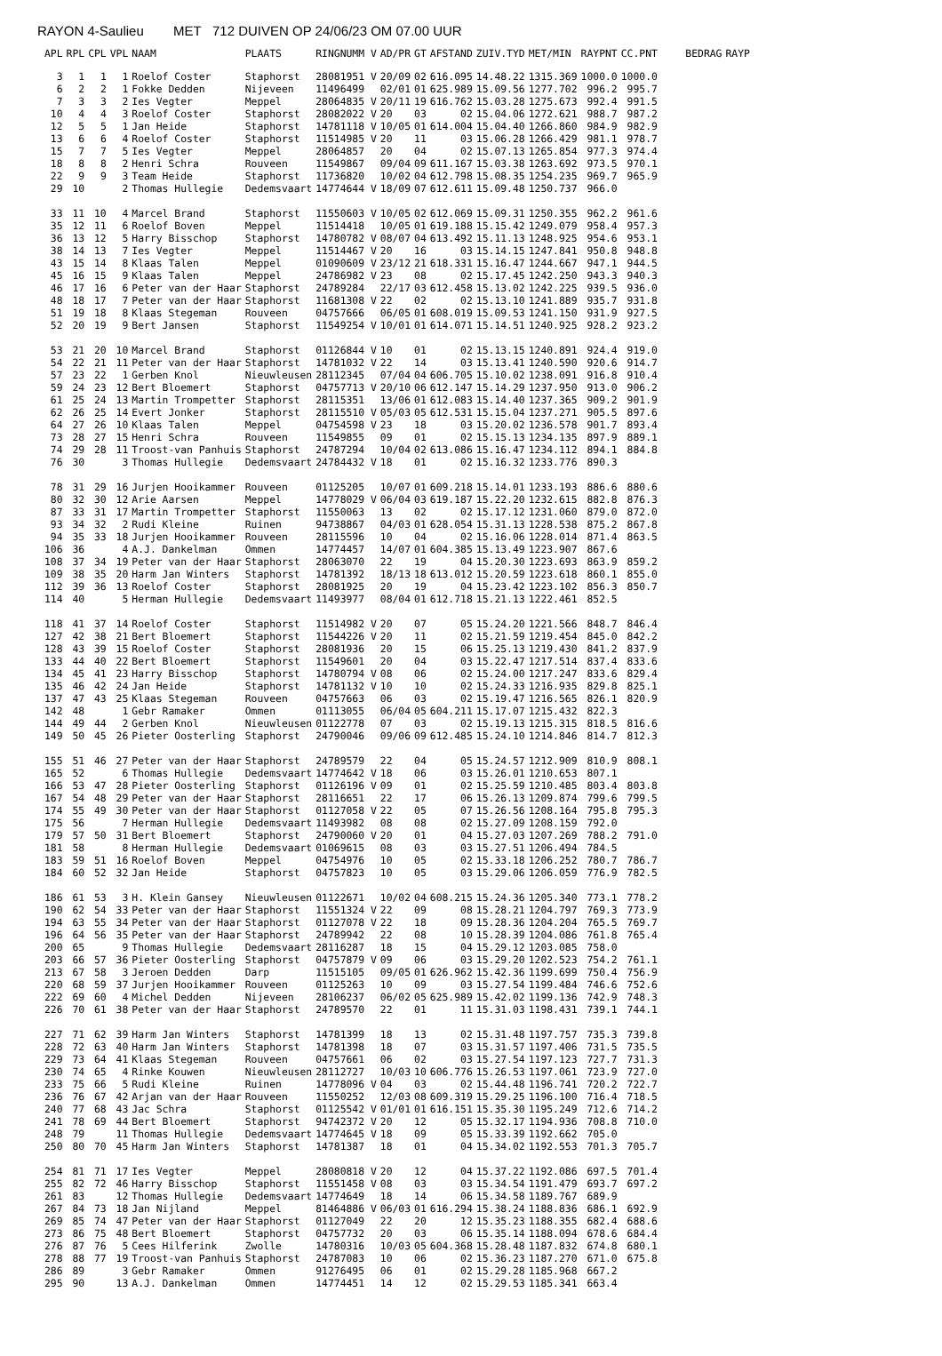RAYON 4-Saulieu MET 712 DUIVEN OP 24/06/23 OM 07.00 UUR
| APL | RPL | CPL | VPL | NAAM | PLAATS | RINGNUMM V | AD/PR | GT | AFSTAND | ZUIV.TYD | MET/MIN | RAYPNT | CC.PNT | BEDRAG | RAYP |
| --- | --- | --- | --- | --- | --- | --- | --- | --- | --- | --- | --- | --- | --- | --- | --- |
| 3 | 1 | 1 | 1 | Roelof Coster | Staphorst | 28081951 V | 20/09 | 02 | 616.095 | 14.48.22 | 1315.369 | 1000.0 | 1000.0 | | |
| 6 | 2 | 2 | 1 | Fokke Dedden | Nijeveen | 11496499 | 02/01 | 01 | 625.989 | 15.09.56 | 1277.702 | 996.2 | 995.7 | | |
| 7 | 3 | 3 | 2 | Ies Vegter | Meppel | 28064835 V | 20/11 | 19 | 616.762 | 15.03.28 | 1275.673 | 992.4 | 991.5 | | |
| 10 | 4 | 4 | 3 | Roelof Coster | Staphorst | 28082022 V | 20 | 03 | 02 | 15.04.06 | 1272.621 | 988.7 | 987.2 | | |
| 12 | 5 | 5 | 1 | Jan Heide | Staphorst | 14781118 V | 10/05 | 01 | 614.004 | 15.04.40 | 1266.860 | 984.9 | 982.9 | | |
| 13 | 6 | 6 | 4 | Roelof Coster | Staphorst | 11514985 V | 20 | 11 | 03 | 15.06.28 | 1266.429 | 981.1 | 978.7 | | |
| 15 | 7 | 7 | 5 | Ies Vegter | Meppel | 28064857 | 20 | 04 | 02 | 15.07.13 | 1265.854 | 977.3 | 974.4 | | |
| 18 | 8 | 8 | 2 | Henri Schra | Rouveen | 11549867 | 09/04 | 09 | 611.167 | 15.03.38 | 1263.692 | 973.5 | 970.1 | | |
| 22 | 9 | 9 | 3 | Team Heide | Staphorst | 11736820 | 10/02 | 04 | 612.798 | 15.08.35 | 1254.235 | 969.7 | 965.9 | | |
| 29 | 10 | | 2 | Thomas Hullegie | Dedemsvaart | 14774644 V | 18/09 | 07 | 612.611 | 15.09.48 | 1250.737 | 966.0 | | | |
| 33 | 11 | 10 | 4 | Marcel Brand | Staphorst | 11550603 V | 10/05 | 02 | 612.069 | 15.09.31 | 1250.355 | 962.2 | 961.6 | | |
| 35 | 12 | 11 | 6 | Roelof Boven | Meppel | 11514418 | 10/05 | 01 | 619.188 | 15.15.42 | 1249.079 | 958.4 | 957.3 | | |
| 36 | 13 | 12 | 5 | Harry Bisschop | Staphorst | 14780782 V | 08/07 | 04 | 613.492 | 15.11.13 | 1248.925 | 954.6 | 953.1 | | |
| 38 | 14 | 13 | 7 | Ies Vegter | Meppel | 11514467 V | 20 | 16 | 03 | 15.14.15 | 1247.841 | 950.8 | 948.8 | | |
| 43 | 15 | 14 | 8 | Klaas Talen | Meppel | 01090609 V | 23/12 | 21 | 618.331 | 15.16.47 | 1244.667 | 947.1 | 944.5 | | |
| 45 | 16 | 15 | 9 | Klaas Talen | Meppel | 24786982 V | 23 | 08 | 02 | 15.17.45 | 1242.250 | 943.3 | 940.3 | | |
| 46 | 17 | 16 | 6 | Peter van der Haar | Staphorst | 24789284 | 22/17 | 03 | 612.458 | 15.13.02 | 1242.225 | 939.5 | 936.0 | | |
| 48 | 18 | 17 | 7 | Peter van der Haar | Staphorst | 11681308 V | 22 | 02 | 02 | 15.13.10 | 1241.889 | 935.7 | 931.8 | | |
| 51 | 19 | 18 | 8 | Klaas Stegeman | Rouveen | 04757666 | 06/05 | 01 | 608.019 | 15.09.53 | 1241.150 | 931.9 | 927.5 | | |
| 52 | 20 | 19 | 9 | Bert Jansen | Staphorst | 11549254 V | 10/01 | 01 | 614.071 | 15.14.51 | 1240.925 | 928.2 | 923.2 | | |
| 53 | 21 | 20 | 10 | Marcel Brand | Staphorst | 01126844 V | 10 | 01 | 02 | 15.13.15 | 1240.891 | 924.4 | 919.0 | | |
| 54 | 22 | 21 | 11 | Peter van der Haar | Staphorst | 14781032 V | 22 | 14 | 03 | 15.13.41 | 1240.590 | 920.6 | 914.7 | | |
| 57 | 23 | 22 | 1 | Gerben Knol | Nieuwleusen | 28112345 | 07/04 | 04 | 606.705 | 15.10.02 | 1238.091 | 916.8 | 910.4 | | |
| 59 | 24 | 23 | 12 | Bert Bloemert | Staphorst | 04757713 V | 20/10 | 06 | 612.147 | 15.14.29 | 1237.950 | 913.0 | 906.2 | | |
| 61 | 25 | 24 | 13 | Martin Trompetter | Staphorst | 28115351 | 13/06 | 01 | 612.083 | 15.14.40 | 1237.365 | 909.2 | 901.9 | | |
| 62 | 26 | 25 | 14 | Evert Jonker | Staphorst | 28115510 V | 05/03 | 05 | 612.531 | 15.15.04 | 1237.271 | 905.5 | 897.6 | | |
| 64 | 27 | 26 | 10 | Klaas Talen | Meppel | 04754598 V | 23 | 18 | 03 | 15.20.02 | 1236.578 | 901.7 | 893.4 | | |
| 73 | 28 | 27 | 15 | Henri Schra | Rouveen | 11549855 | 09 | 01 | 02 | 15.15.13 | 1234.135 | 897.9 | 889.1 | | |
| 74 | 29 | 28 | 11 | Troost-van Panhuis | Staphorst | 24787294 | 10/04 | 02 | 613.086 | 15.16.47 | 1234.112 | 894.1 | 884.8 | | |
| 76 | 30 | | 3 | Thomas Hullegie | Dedemsvaart | 24784432 V | 18 | 01 | 02 | 15.16.32 | 1233.776 | 890.3 | | | |
| 78 | 31 | 29 | 16 | Jurjen Hooikammer | Rouveen | 01125205 | 10/07 | 01 | 609.218 | 15.14.01 | 1233.193 | 886.6 | 880.6 | | |
| 80 | 32 | 30 | 12 | Arie Aarsen | Meppel | 14778029 V | 06/04 | 03 | 619.187 | 15.22.20 | 1232.615 | 882.8 | 876.3 | | |
| 87 | 33 | 31 | 17 | Martin Trompetter | Staphorst | 11550063 | 13 | 02 | 02 | 15.17.12 | 1231.060 | 879.0 | 872.0 | | |
| 93 | 34 | 32 | 2 | Rudi Kleine | Ruinen | 94738867 | 04/03 | 01 | 628.054 | 15.31.13 | 1228.538 | 875.2 | 867.8 | | |
| 94 | 35 | 33 | 18 | Jurjen Hooikammer | Rouveen | 28115596 | 10 | 04 | 02 | 15.16.06 | 1228.014 | 871.4 | 863.5 | | |
| 106 | 36 | | 4 | A.J. Dankelman | Ommen | 14774457 | 14/07 | 01 | 604.385 | 15.13.49 | 1223.907 | 867.6 | | | |
| 108 | 37 | 34 | 19 | Peter van der Haar | Staphorst | 28063070 | 22 | 19 | 04 | 15.20.30 | 1223.693 | 863.9 | 859.2 | | |
| 109 | 38 | 35 | 20 | Harm Jan Winters | Staphorst | 14781392 | 18/13 | 18 | 613.012 | 15.20.59 | 1223.618 | 860.1 | 855.0 | | |
| 112 | 39 | 36 | 13 | Roelof Coster | Staphorst | 28081925 | 20 | 19 | 04 | 15.23.42 | 1223.102 | 856.3 | 850.7 | | |
| 114 | 40 | | 5 | Herman Hullegie | Dedemsvaart | 11493977 | 08/04 | 01 | 612.718 | 15.21.13 | 1222.461 | 852.5 | | | |
| 118 | 41 | 37 | 14 | Roelof Coster | Staphorst | 11514982 V | 20 | 07 | 05 | 15.24.20 | 1221.566 | 848.7 | 846.4 | | |
| 127 | 42 | 38 | 21 | Bert Bloemert | Staphorst | 11544226 V | 20 | 11 | 02 | 15.21.59 | 1219.454 | 845.0 | 842.2 | | |
| 128 | 43 | 39 | 15 | Roelof Coster | Staphorst | 28081936 | 20 | 15 | 06 | 15.25.13 | 1219.430 | 841.2 | 837.9 | | |
| 133 | 44 | 40 | 22 | Bert Bloemert | Staphorst | 11549601 | 20 | 04 | 03 | 15.22.47 | 1217.514 | 837.4 | 833.6 | | |
| 134 | 45 | 41 | 23 | Harry Bisschop | Staphorst | 14780794 V | 08 | 06 | 02 | 15.24.00 | 1217.247 | 833.6 | 829.4 | | |
| 135 | 46 | 42 | 24 | Jan Heide | Staphorst | 14781132 V | 10 | 10 | 02 | 15.24.33 | 1216.935 | 829.8 | 825.1 | | |
| 137 | 47 | 43 | 25 | Klaas Stegeman | Rouveen | 04757663 | 06 | 03 | 02 | 15.19.47 | 1216.565 | 826.1 | 820.9 | | |
| 142 | 48 | | 1 | Gebr Ramaker | Ommen | 01113055 | 06/04 | 05 | 604.211 | 15.17.07 | 1215.432 | 822.3 | | | |
| 144 | 49 | 44 | 2 | Gerben Knol | Nieuwleusen | 01122778 | 07 | 03 | 02 | 15.19.13 | 1215.315 | 818.5 | 816.6 | | |
| 149 | 50 | 45 | 26 | Pieter Oosterling | Staphorst | 24790046 | 09/06 | 09 | 612.485 | 15.24.10 | 1214.846 | 814.7 | 812.3 | | |
| 155 | 51 | 46 | 27 | Peter van der Haar | Staphorst | 24789579 | 22 | 04 | 05 | 15.24.57 | 1212.909 | 810.9 | 808.1 | | |
| 165 | 52 | | 6 | Thomas Hullegie | Dedemsvaart | 14774642 V | 18 | 06 | 03 | 15.26.01 | 1210.653 | 807.1 | | | |
| 166 | 53 | 47 | 28 | Pieter Oosterling | Staphorst | 01126196 V | 09 | 01 | 02 | 15.25.59 | 1210.485 | 803.4 | 803.8 | | |
| 167 | 54 | 48 | 29 | Peter van der Haar | Staphorst | 28116651 | 22 | 17 | 06 | 15.26.13 | 1209.874 | 799.6 | 799.5 | | |
| 174 | 55 | 49 | 30 | Peter van der Haar | Staphorst | 01127058 V | 22 | 05 | 07 | 15.26.56 | 1208.164 | 795.8 | 795.3 | | |
| 175 | 56 | | 7 | Herman Hullegie | Dedemsvaart | 11493982 | 08 | 08 | 02 | 15.27.09 | 1208.159 | 792.0 | | | |
| 179 | 57 | 50 | 31 | Bert Bloemert | Staphorst | 24790060 V | 20 | 01 | 04 | 15.27.03 | 1207.269 | 788.2 | 791.0 | | |
| 181 | 58 | | 8 | Herman Hullegie | Dedemsvaart | 01069615 | 08 | 03 | 03 | 15.27.51 | 1206.494 | 784.5 | | | |
| 183 | 59 | 51 | 16 | Roelof Boven | Meppel | 04754976 | 10 | 05 | 02 | 15.33.18 | 1206.252 | 780.7 | 786.7 | | |
| 184 | 60 | 52 | 32 | Jan Heide | Staphorst | 04757823 | 10 | 05 | 03 | 15.29.06 | 1206.059 | 776.9 | 782.5 | | |
| 186 | 61 | 53 | 3 | H. Klein Gansey | Nieuwleusen | 01122671 | 10/02 | 04 | 608.215 | 15.24.36 | 1205.340 | 773.1 | 778.2 | | |
| 190 | 62 | 54 | 33 | Peter van der Haar | Staphorst | 11551324 V | 22 | 09 | 08 | 15.28.21 | 1204.797 | 769.3 | 773.9 | | |
| 194 | 63 | 55 | 34 | Peter van der Haar | Staphorst | 01127078 V | 22 | 18 | 09 | 15.28.36 | 1204.204 | 765.5 | 769.7 | | |
| 196 | 64 | 56 | 35 | Peter van der Haar | Staphorst | 24789942 | 22 | 08 | 10 | 15.28.39 | 1204.086 | 761.8 | 765.4 | | |
| 200 | 65 | | 9 | Thomas Hullegie | Dedemsvaart | 28116287 | 18 | 15 | 04 | 15.29.12 | 1203.085 | 758.0 | | | |
| 203 | 66 | 57 | 36 | Pieter Oosterling | Staphorst | 04757879 V | 09 | 06 | 03 | 15.29.20 | 1202.523 | 754.2 | 761.1 | | |
| 213 | 67 | 58 | 3 | Jeroen Dedden | Darp | 11515105 | 09/05 | 01 | 626.962 | 15.42.36 | 1199.699 | 750.4 | 756.9 | | |
| 220 | 68 | 59 | 37 | Jurjen Hooikammer | Rouveen | 01125263 | 10 | 09 | 03 | 15.27.54 | 1199.484 | 746.6 | 752.6 | | |
| 222 | 69 | 60 | 4 | Michel Dedden | Nijeveen | 28106237 | 06/02 | 05 | 625.989 | 15.42.02 | 1199.136 | 742.9 | 748.3 | | |
| 226 | 70 | 61 | 38 | Peter van der Haar | Staphorst | 24789570 | 22 | 01 | 11 | 15.31.03 | 1198.431 | 739.1 | 744.1 | | |
| 227 | 71 | 62 | 39 | Harm Jan Winters | Staphorst | 14781399 | 18 | 13 | 02 | 15.31.48 | 1197.757 | 735.3 | 739.8 | | |
| 228 | 72 | 63 | 40 | Harm Jan Winters | Staphorst | 14781398 | 18 | 07 | 03 | 15.31.57 | 1197.406 | 731.5 | 735.5 | | |
| 229 | 73 | 64 | 41 | Klaas Stegeman | Rouveen | 04757661 | 06 | 02 | 03 | 15.27.54 | 1197.123 | 727.7 | 731.3 | | |
| 230 | 74 | 65 | 4 | Rinke Kouwen | Nieuwleusen | 28112727 | 10/03 | 10 | 606.776 | 15.26.53 | 1197.061 | 723.9 | 727.0 | | |
| 233 | 75 | 66 | 5 | Rudi Kleine | Ruinen | 14778096 V | 04 | 03 | 02 | 15.44.48 | 1196.741 | 720.2 | 722.7 | | |
| 236 | 76 | 67 | 42 | Arjan van der Haar | Rouveen | 11550252 | 12/03 | 08 | 609.319 | 15.29.25 | 1196.100 | 716.4 | 718.5 | | |
| 240 | 77 | 68 | 43 | Jac Schra | Staphorst | 01125542 V | 01/01 | 01 | 616.151 | 15.35.30 | 1195.249 | 712.6 | 714.2 | | |
| 241 | 78 | 69 | 44 | Bert Bloemert | Staphorst | 94742372 V | 20 | 12 | 05 | 15.32.17 | 1194.936 | 708.8 | 710.0 | | |
| 248 | 79 | | 11 | Thomas Hullegie | Dedemsvaart | 14774645 V | 18 | 09 | 05 | 15.33.39 | 1192.662 | 705.0 | | | |
| 250 | 80 | 70 | 45 | Harm Jan Winters | Staphorst | 14781387 | 18 | 01 | 04 | 15.34.02 | 1192.553 | 701.3 | 705.7 | | |
| 254 | 81 | 71 | 17 | Ies Vegter | Meppel | 28080818 V | 20 | 12 | 04 | 15.37.22 | 1192.086 | 697.5 | 701.4 | | |
| 255 | 82 | 72 | 46 | Harry Bisschop | Staphorst | 11551458 V | 08 | 03 | 03 | 15.34.54 | 1191.479 | 693.7 | 697.2 | | |
| 261 | 83 | | 12 | Thomas Hullegie | Dedemsvaart | 14774649 | 18 | 14 | 06 | 15.34.58 | 1189.767 | 689.9 | | | |
| 267 | 84 | 73 | 18 | Jan Nijland | Meppel | 81464886 V | 06/03 | 01 | 616.294 | 15.38.24 | 1188.836 | 686.1 | 692.9 | | |
| 269 | 85 | 74 | 47 | Peter van der Haar | Staphorst | 01127049 | 22 | 20 | 12 | 15.35.23 | 1188.355 | 682.4 | 688.6 | | |
| 273 | 86 | 75 | 48 | Bert Bloemert | Staphorst | 04757732 | 20 | 03 | 06 | 15.35.14 | 1188.094 | 678.6 | 684.4 | | |
| 276 | 87 | 76 | 5 | Cees Hilferink | Zwolle | 14780316 | 10/03 | 05 | 604.368 | 15.28.48 | 1187.832 | 674.8 | 680.1 | | |
| 278 | 88 | 77 | 19 | Troost-van Panhuis | Staphorst | 24787083 | 10 | 06 | 02 | 15.36.23 | 1187.270 | 671.0 | 675.8 | | |
| 286 | 89 | | 3 | Gebr Ramaker | Ommen | 91276495 | 06 | 01 | 02 | 15.29.28 | 1185.968 | 667.2 | | | |
| 295 | 90 | | 13 | A.J. Dankelman | Ommen | 14774451 | 14 | 12 | 02 | 15.29.53 | 1185.341 | 663.4 | | | |